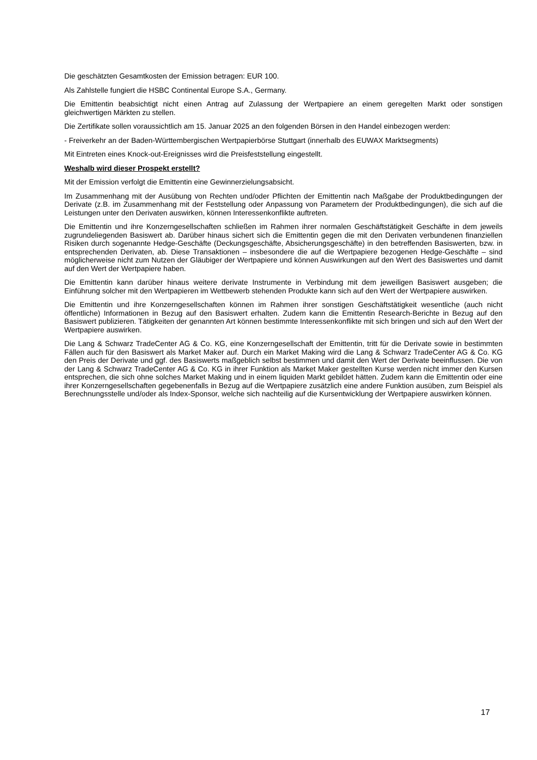Die geschätzten Gesamtkosten der Emission betragen: EUR 100.
Als Zahlstelle fungiert die HSBC Continental Europe S.A., Germany.
Die Emittentin beabsichtigt nicht einen Antrag auf Zulassung der Wertpapiere an einem geregelten Markt oder sonstigen gleichwertigen Märkten zu stellen.
Die Zertifikate sollen voraussichtlich am 15. Januar 2025 an den folgenden Börsen in den Handel einbezogen werden:
- Freiverkehr an der Baden-Württembergischen Wertpapierbörse Stuttgart (innerhalb des EUWAX Marktsegments)
Mit Eintreten eines Knock-out-Ereignisses wird die Preisfeststellung eingestellt.
Weshalb wird dieser Prospekt erstellt?
Mit der Emission verfolgt die Emittentin eine Gewinnerzielungsabsicht.
Im Zusammenhang mit der Ausübung von Rechten und/oder Pflichten der Emittentin nach Maßgabe der Produktbedingungen der Derivate (z.B. im Zusammenhang mit der Feststellung oder Anpassung von Parametern der Produktbedingungen), die sich auf die Leistungen unter den Derivaten auswirken, können Interessenkonflikte auftreten.
Die Emittentin und ihre Konzerngesellschaften schließen im Rahmen ihrer normalen Geschäftstätigkeit Geschäfte in dem jeweils zugrundeliegenden Basiswert ab. Darüber hinaus sichert sich die Emittentin gegen die mit den Derivaten verbundenen finanziellen Risiken durch sogenannte Hedge-Geschäfte (Deckungsgeschäfte, Absicherungsgeschäfte) in den betreffenden Basiswerten, bzw. in entsprechenden Derivaten, ab. Diese Transaktionen – insbesondere die auf die Wertpapiere bezogenen Hedge-Geschäfte – sind möglicherweise nicht zum Nutzen der Gläubiger der Wertpapiere und können Auswirkungen auf den Wert des Basiswertes und damit auf den Wert der Wertpapiere haben.
Die Emittentin kann darüber hinaus weitere derivate Instrumente in Verbindung mit dem jeweiligen Basiswert ausgeben; die Einführung solcher mit den Wertpapieren im Wettbewerb stehenden Produkte kann sich auf den Wert der Wertpapiere auswirken.
Die Emittentin und ihre Konzerngesellschaften können im Rahmen ihrer sonstigen Geschäftstätigkeit wesentliche (auch nicht öffentliche) Informationen in Bezug auf den Basiswert erhalten. Zudem kann die Emittentin Research-Berichte in Bezug auf den Basiswert publizieren. Tätigkeiten der genannten Art können bestimmte Interessenkonflikte mit sich bringen und sich auf den Wert der Wertpapiere auswirken.
Die Lang & Schwarz TradeCenter AG & Co. KG, eine Konzerngesellschaft der Emittentin, tritt für die Derivate sowie in bestimmten Fällen auch für den Basiswert als Market Maker auf. Durch ein Market Making wird die Lang & Schwarz TradeCenter AG & Co. KG den Preis der Derivate und ggf. des Basiswerts maßgeblich selbst bestimmen und damit den Wert der Derivate beeinflussen. Die von der Lang & Schwarz TradeCenter AG & Co. KG in ihrer Funktion als Market Maker gestellten Kurse werden nicht immer den Kursen entsprechen, die sich ohne solches Market Making und in einem liquiden Markt gebildet hätten. Zudem kann die Emittentin oder eine ihrer Konzerngesellschaften gegebenenfalls in Bezug auf die Wertpapiere zusätzlich eine andere Funktion ausüben, zum Beispiel als Berechnungsstelle und/oder als Index-Sponsor, welche sich nachteilig auf die Kursentwicklung der Wertpapiere auswirken können.
17